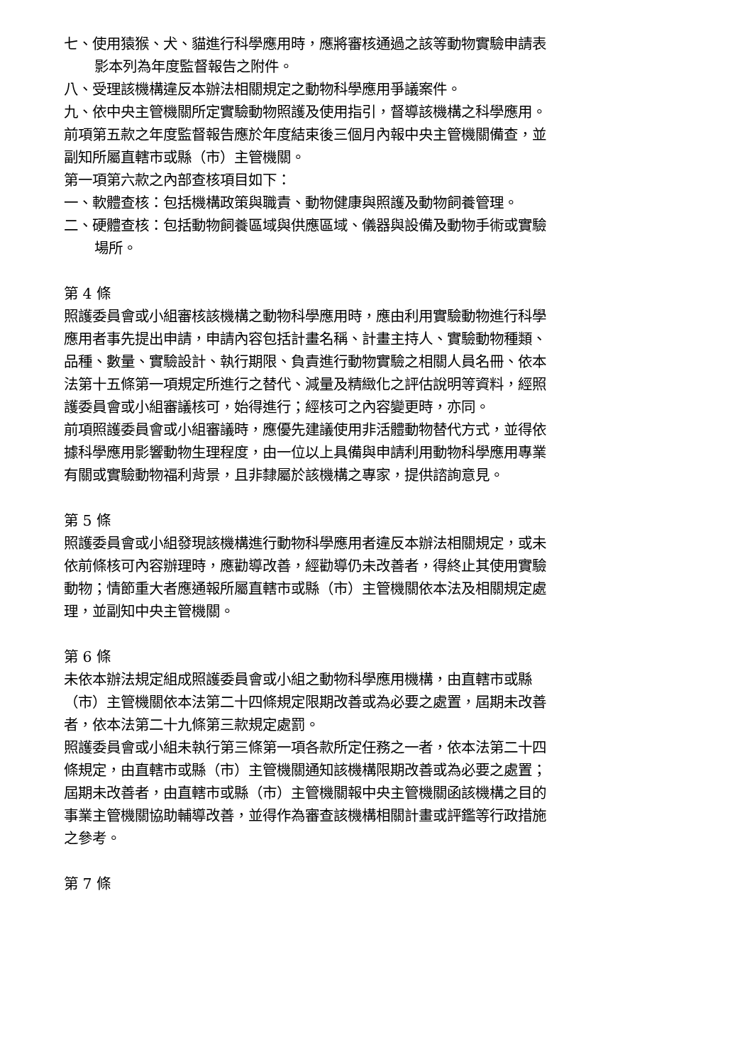七、使用猿猴、犬、貓進行科學應用時，應將審核通過之該等動物實驗申請表影本列為年度監督報告之附件。
八、受理該機構違反本辦法相關規定之動物科學應用爭議案件。
九、依中央主管機關所定實驗動物照護及使用指引，督導該機構之科學應用。
前項第五款之年度監督報告應於年度結束後三個月內報中央主管機關備查，並副知所屬直轄市或縣（市）主管機關。
第一項第六款之內部查核項目如下：
一、軟體查核：包括機構政策與職責、動物健康與照護及動物飼養管理。
二、硬體查核：包括動物飼養區域與供應區域、儀器與設備及動物手術或實驗場所。
第 4 條
照護委員會或小組審核該機構之動物科學應用時，應由利用實驗動物進行科學應用者事先提出申請，申請內容包括計畫名稱、計畫主持人、實驗動物種類、品種、數量、實驗設計、執行期限、負責進行動物實驗之相關人員名冊、依本法第十五條第一項規定所進行之替代、減量及精緻化之評估說明等資料，經照護委員會或小組審議核可，始得進行；經核可之內容變更時，亦同。
前項照護委員會或小組審議時，應優先建議使用非活體動物替代方式，並得依據科學應用影響動物生理程度，由一位以上具備與申請利用動物科學應用專業有關或實驗動物福利背景，且非隸屬於該機構之專家，提供諮詢意見。
第 5 條
照護委員會或小組發現該機構進行動物科學應用者違反本辦法相關規定，或未依前條核可內容辦理時，應勸導改善，經勸導仍未改善者，得終止其使用實驗動物；情節重大者應通報所屬直轄市或縣（市）主管機關依本法及相關規定處理，並副知中央主管機關。
第 6 條
未依本辦法規定組成照護委員會或小組之動物科學應用機構，由直轄市或縣（市）主管機關依本法第二十四條規定限期改善或為必要之處置，屆期未改善者，依本法第二十九條第三款規定處罰。
照護委員會或小組未執行第三條第一項各款所定任務之一者，依本法第二十四條規定，由直轄市或縣（市）主管機關通知該機構限期改善或為必要之處置；屆期未改善者，由直轄市或縣（市）主管機關報中央主管機關函該機構之目的事業主管機關協助輔導改善，並得作為審查該機構相關計畫或評鑑等行政措施之參考。
第 7 條